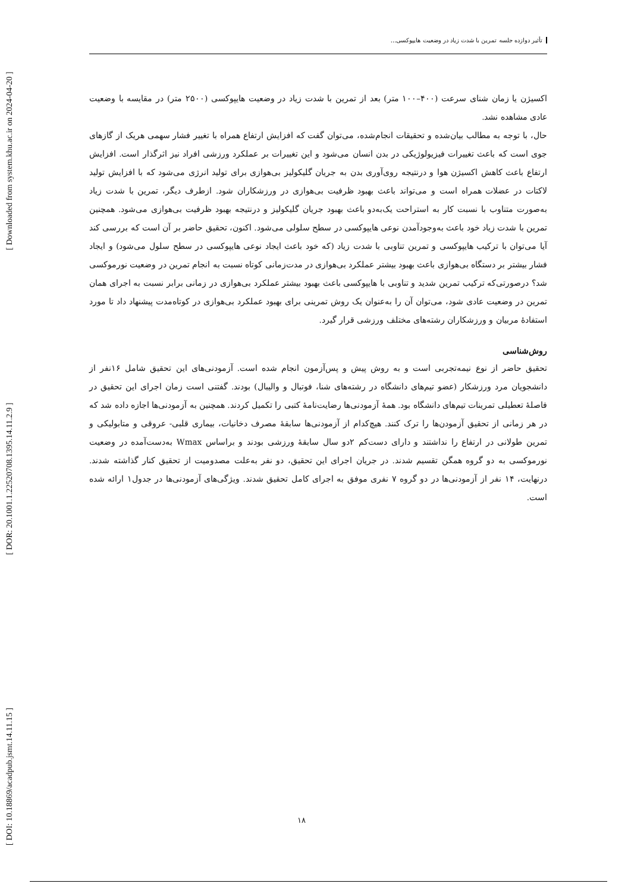[ DOI: 10.18869/acadpub.jsmt.14.11.15 ] [ DOR: 20.1001.1.22520708.1395.14.11.2.9 ] [ Downloaded from system.khu.ac.ir on 2024-04-20 ]
تأثیر دوازده جلسه تمرین با شدت زیاد در وضعیت هایپوکسی...
اکسیژن یا زمان شنای سرعت (۴۰۰–۱۰۰ متر) بعد از تمرین با شدت زیاد در وضعیت هایپوکسی (۲۵۰۰ متر) در مقایسه با وضعیت عادی مشاهده نشد.
حال، با توجه به مطالب بیان‌شده و تحقیقات انجام‌شده، می‌توان گفت که افزایش ارتفاع همراه با تغییر فشار سهمی هریک از گازهای جوی است که باعث تغییرات فیزیولوژیکی در بدن انسان می‌شود و این تغییرات بر عملکرد ورزشی افراد نیز اثرگذار است. افزایش ارتفاع باعث کاهش اکسیژن هوا و درنتیجه روی‌آوری بدن به جریان گلیکولیز بی‌هوازی برای تولید انرژی می‌شود که با افزایش تولید لاکتات در عضلات همراه است و می‌تواند باعث بهبود ظرفیت بی‌هوازی در ورزشکاران شود. ازطرف دیگر، تمرین با شدت زیاد به‌صورت متناوب با نسبت کار به استراحت یک‌به‌دو باعث بهبود جریان گلیکولیز و درنتیجه بهبود ظرفیت بی‌هوازی می‌شود. همچنین تمرین با شدت زیاد خود باعث به‌وجودآمدن نوعی هایپوکسی در سطح سلولی می‌شود. اکنون، تحقیق حاضر بر آن است که بررسی کند آیا می‌توان با ترکیب هایپوکسی و تمرین تناوبی با شدت زیاد (که خود باعث ایجاد نوعی هایپوکسی در سطح سلول می‌شود) و ایجاد فشار بیشتر بر دستگاه بی‌هوازی باعث بهبود بیشتر عملکرد بی‌هوازی در مدت‌زمانی کوتاه نسبت به انجام تمرین در وضعیت نورموکسی شد؟ درصورتی‌که ترکیب تمرین شدید و تناوبی با هایپوکسی باعث بهبود بیشتر عملکرد بی‌هوازی در زمانی برابر نسبت به اجرای همان تمرین در وضعیت عادی شود، می‌توان آن را به‌عنوان یک روش تمرینی برای بهبود عملکرد بی‌هوازی در کوتاه‌مدت پیشنهاد داد تا مورد استفادهٔ مربیان و ورزشکاران رشته‌های مختلف ورزشی قرار گیرد.
روش‌شناسی
تحقیق حاضر از نوع نیمه‌تجربی است و به روش پیش و پس‌آزمون انجام شده است. آزمودنی‌های این تحقیق شامل ۱۶نفر از دانشجویان مرد ورزشکار (عضو تیم‌های دانشگاه در رشته‌های شنا، فوتبال و والیبال) بودند. گفتنی است زمان اجرای این تحقیق در فاصلهٔ تعطیلی تمرینات تیم‌های دانشگاه بود. همهٔ آزمودنی‌ها رضایت‌نامهٔ کتبی را تکمیل کردند. همچنین به آزمودنی‌ها اجازه داده شد که در هر زمانی از تحقیق آزمودن‌ها را ترک کنند. هیچ‌کدام از آزمودنی‌ها سابقهٔ مصرف دخانیات، بیماری قلبی- عروقی و متابولیکی و تمرین طولانی در ارتفاع را نداشتند و دارای دست‌کم ۲دو سال سابقهٔ ورزشی بودند و براساس Wmax به‌دست‌آمده در وضعیت نورموکسی به دو گروه همگن تقسیم شدند. در جریان اجرای این تحقیق، دو نفر به‌علت مصدومیت از تحقیق کنار گذاشته شدند. درنهایت، ۱۴ نفر از آزمودنی‌ها در دو گروه ۷ نفری موفق به اجرای کامل تحقیق شدند. ویژگی‌های آزمودنی‌ها در جدول۱ ارائه شده است.
۱۸